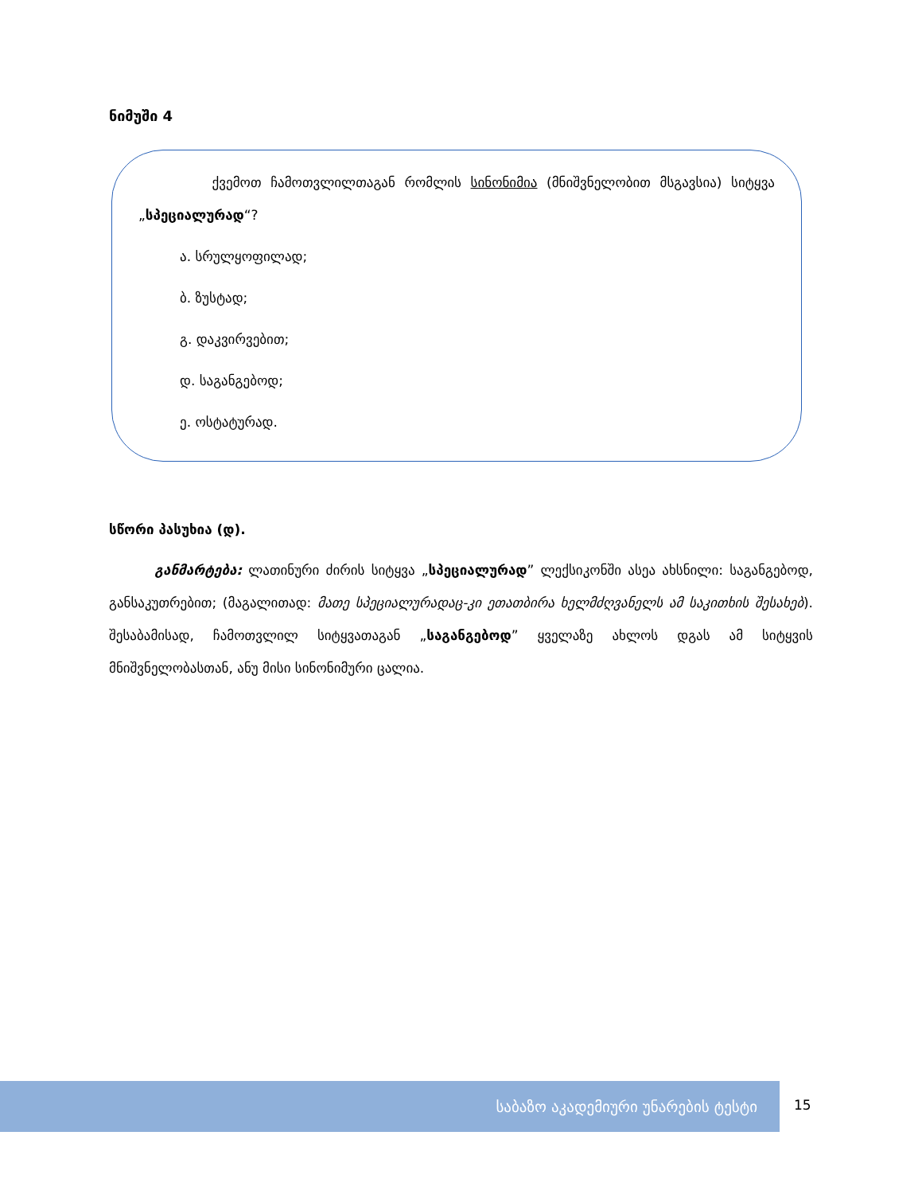ნიმუში 4
ქვემოთ ჩამოთვლილთაგან რომლის სინონიმია (მნიშვნელობით მსგავსია) სიტყვა „სპეციალურად“?
ა. სრულყოფილად;
ბ. ზუსტად;
გ. დაკვირვებით;
დ. საგანგებოდ;
ე. ოსტატურად.
სწორი პასუხია (დ).
განმარტება: ლათინური ძირის სიტყვა „სპეციალურად” ლექსიკონში ასეა ახსნილი: საგანგებოდ, განსაკუთრებით; (მაგალითად: მათე სპეციალურადაც-კი ეთათბირა ხელმძღვანელს ამ საკითხის შესახებ). შესაბამისად, ჩამოთვლილ სიტყვათაგან „საგანგებოდ” ყველაზე ახლოს დგას ამ სიტყვის მნიშვნელობასთან, ანუ მისი სინონიმური ცალია.
საბაზო აკადემიური უნარების ტესტი
15